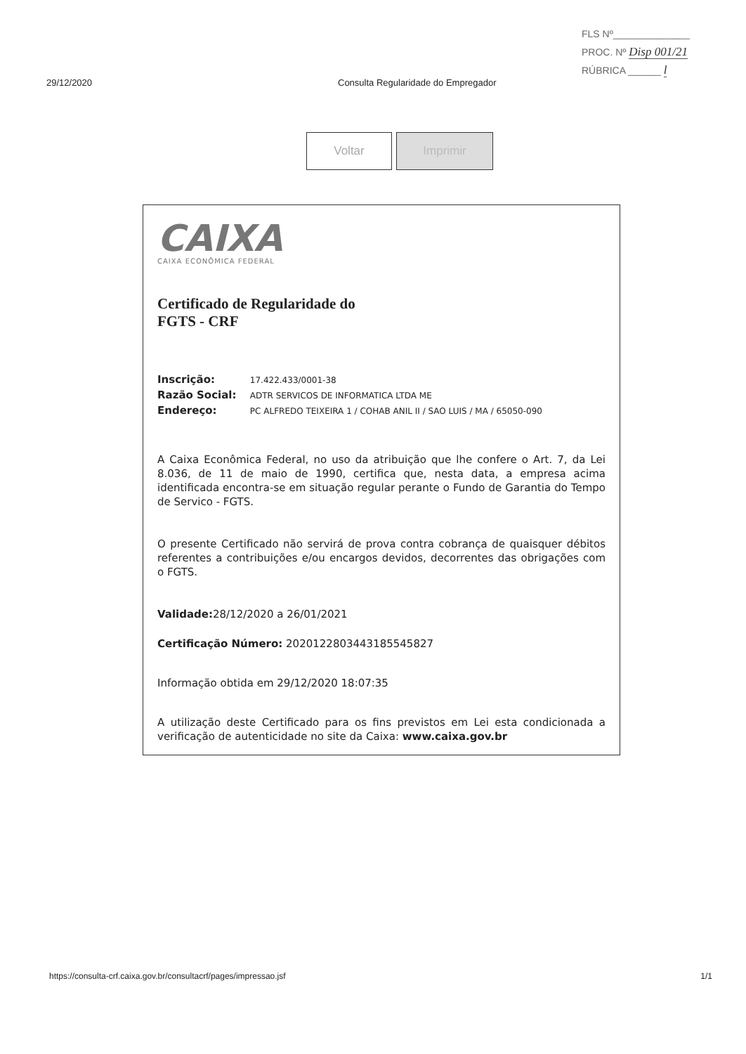FLS Nº______________
PROC. Nº Disp 001/21
RÚBRICA ______ l
29/12/2020 Consulta Regularidade do Empregador
Voltar Imprimir
CAIXA
CAIXA ECONÔMICA FEDERAL
Certificado de Regularidade do
FGTS - CRF
Inscrição: 17.422.433/0001-38
Razão Social: ADTR SERVICOS DE INFORMATICA LTDA ME
Endereço: PC ALFREDO TEIXEIRA 1 / COHAB ANIL II / SAO LUIS / MA / 65050-090
A Caixa Econômica Federal, no uso da atribuição que lhe confere o Art. 7, da Lei 8.036, de 11 de maio de 1990, certifica que, nesta data, a empresa acima identificada encontra-se em situação regular perante o Fundo de Garantia do Tempo de Servico - FGTS.
O presente Certificado não servirá de prova contra cobrança de quaisquer débitos referentes a contribuições e/ou encargos devidos, decorrentes das obrigações com o FGTS.
Validade: 28/12/2020 a 26/01/2021
Certificação Número: 2020122803443185545827
Informação obtida em 29/12/2020 18:07:35
A utilização deste Certificado para os fins previstos em Lei esta condicionada a verificação de autenticidade no site da Caixa: www.caixa.gov.br
https://consulta-crf.caixa.gov.br/consultacrf/pages/impressao.jsf 1/1